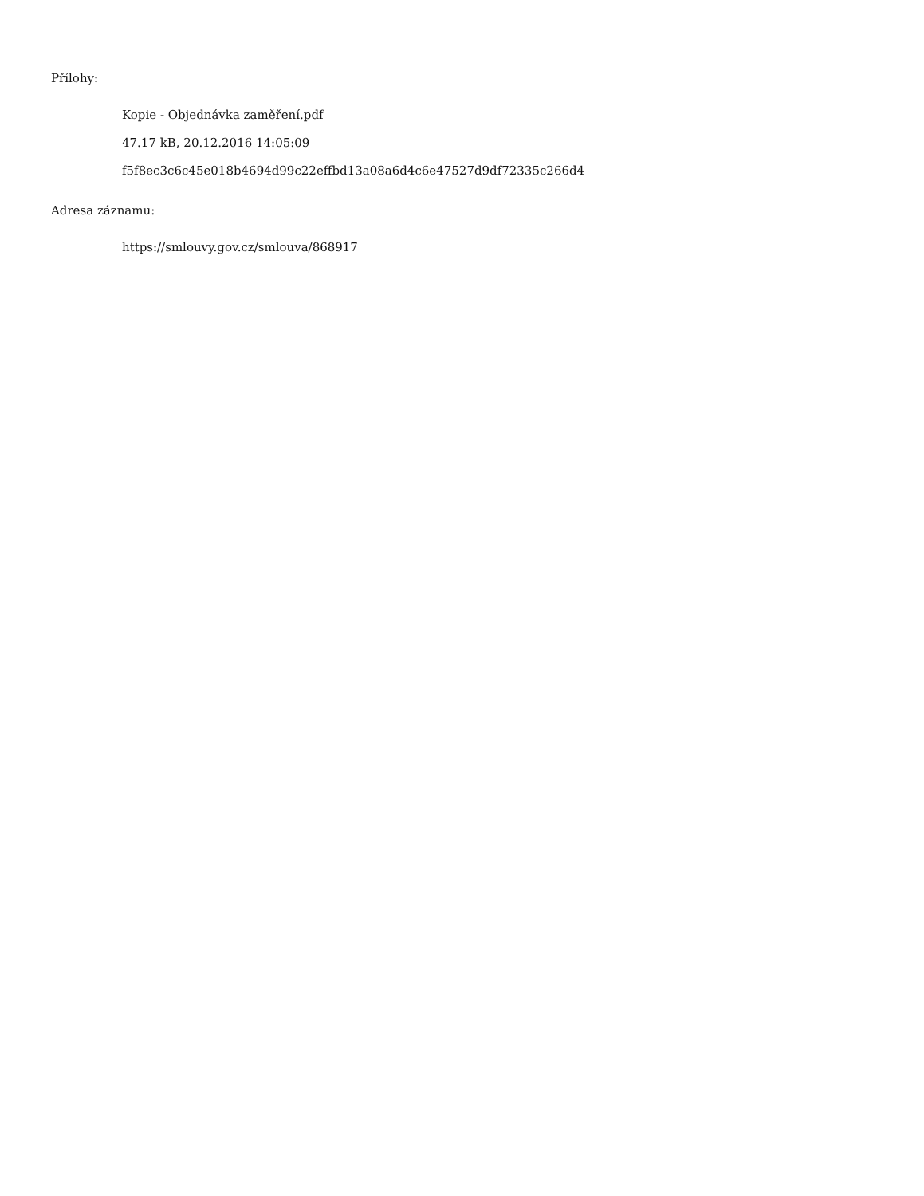Přílohy:
Kopie - Objednávka zaměření.pdf
47.17 kB, 20.12.2016 14:05:09
f5f8ec3c6c45e018b4694d99c22effbd13a08a6d4c6e47527d9df72335c266d4
Adresa záznamu:
https://smlouvy.gov.cz/smlouva/868917